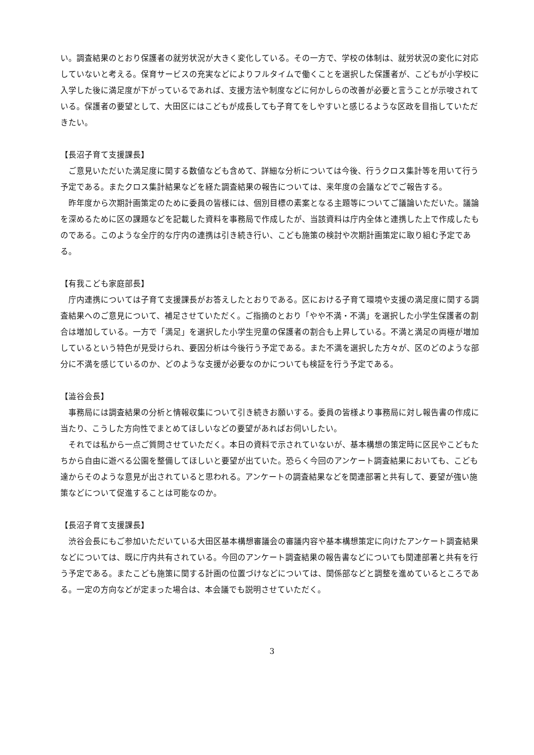い。調査結果のとおり保護者の就労状況が大きく変化している。その一方で、学校の体制は、就労状況の変化に対応していないと考える。保育サービスの充実などによりフルタイムで働くことを選択した保護者が、こどもが小学校に入学した後に満足度が下がっているであれば、支援方法や制度などに何かしらの改善が必要と言うことが示唆されている。保護者の要望として、大田区にはこどもが成長しても子育てをしやすいと感じるような区政を目指していただきたい。
【長沼子育て支援課長】
ご意見いただいた満足度に関する数値なども含めて、詳細な分析については今後、行うクロス集計等を用いて行う予定である。またクロス集計結果などを経た調査結果の報告については、来年度の会議などでご報告する。
昨年度から次期計画策定のために委員の皆様には、個別目標の素案となる主題等についてご議論いただいた。議論を深めるために区の課題などを記載した資料を事務局で作成したが、当該資料は庁内全体と連携した上で作成したものである。このような全庁的な庁内の連携は引き続き行い、こども施策の検討や次期計画策定に取り組む予定である。
【有我こども家庭部長】
庁内連携については子育て支援課長がお答えしたとおりである。区における子育て環境や支援の満足度に関する調査結果へのご意見について、補足させていただく。ご指摘のとおり「やや不満・不満」を選択した小学生保護者の割合は増加している。一方で「満足」を選択した小学生児童の保護者の割合も上昇している。不満と満足の両極が増加しているという特色が見受けられ、要因分析は今後行う予定である。また不満を選択した方々が、区のどのような部分に不満を感じているのか、どのような支援が必要なのかについても検証を行う予定である。
【澁谷会長】
事務局には調査結果の分析と情報収集について引き続きお願いする。委員の皆様より事務局に対し報告書の作成に当たり、こうした方向性でまとめてほしいなどの要望があればお伺いしたい。
それでは私から一点ご質問させていただく。本日の資料で示されていないが、基本構想の策定時に区民やこどもたちから自由に遊べる公園を整備してほしいと要望が出ていた。恐らく今回のアンケート調査結果においても、こども達からそのような意見が出されていると思われる。アンケートの調査結果などを関連部署と共有して、要望が強い施策などについて促進することは可能なのか。
【長沼子育て支援課長】
渋谷会長にもご参加いただいている大田区基本構想審議会の審議内容や基本構想策定に向けたアンケート調査結果などについては、既に庁内共有されている。今回のアンケート調査結果の報告書などについても関連部署と共有を行う予定である。またこども施策に関する計画の位置づけなどについては、関係部などと調整を進めているところである。一定の方向などが定まった場合は、本会議でも説明させていただく。
3